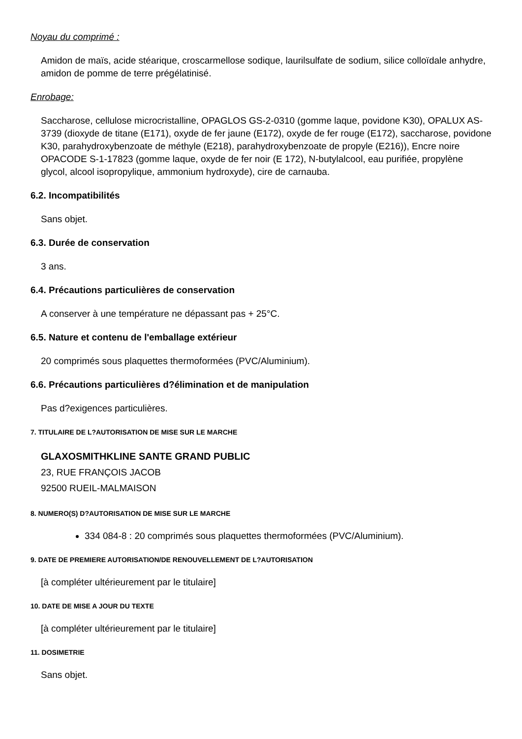Noyau du comprimé :
Amidon de maïs, acide stéarique, croscarmellose sodique, laurilsulfate de sodium, silice colloïdale anhydre, amidon de pomme de terre prégélatinisé.
Enrobage:
Saccharose, cellulose microcristalline, OPAGLOS GS-2-0310 (gomme laque, povidone K30), OPALUX AS-3739 (dioxyde de titane (E171), oxyde de fer jaune (E172), oxyde de fer rouge (E172), saccharose, povidone K30, parahydroxybenzoate de méthyle (E218), parahydroxybenzoate de propyle (E216)), Encre noire OPACODE S-1-17823 (gomme laque, oxyde de fer noir (E 172), N-butylalcool, eau purifiée, propylène glycol, alcool isopropylique, ammonium hydroxyde), cire de carnauba.
6.2. Incompatibilités
Sans objet.
6.3. Durée de conservation
3 ans.
6.4. Précautions particulières de conservation
A conserver à une température ne dépassant pas + 25°C.
6.5. Nature et contenu de l'emballage extérieur
20 comprimés sous plaquettes thermoformées (PVC/Aluminium).
6.6. Précautions particulières d?élimination et de manipulation
Pas d?exigences particulières.
7. TITULAIRE DE L?AUTORISATION DE MISE SUR LE MARCHE
GLAXOSMITHKLINE SANTE GRAND PUBLIC
23, RUE FRANÇOIS JACOB
92500 RUEIL-MALMAISON
8. NUMERO(S) D?AUTORISATION DE MISE SUR LE MARCHE
334 084-8 : 20 comprimés sous plaquettes thermoformées (PVC/Aluminium).
9. DATE DE PREMIERE AUTORISATION/DE RENOUVELLEMENT DE L?AUTORISATION
[à compléter ultérieurement par le titulaire]
10. DATE DE MISE A JOUR DU TEXTE
[à compléter ultérieurement par le titulaire]
11. DOSIMETRIE
Sans objet.